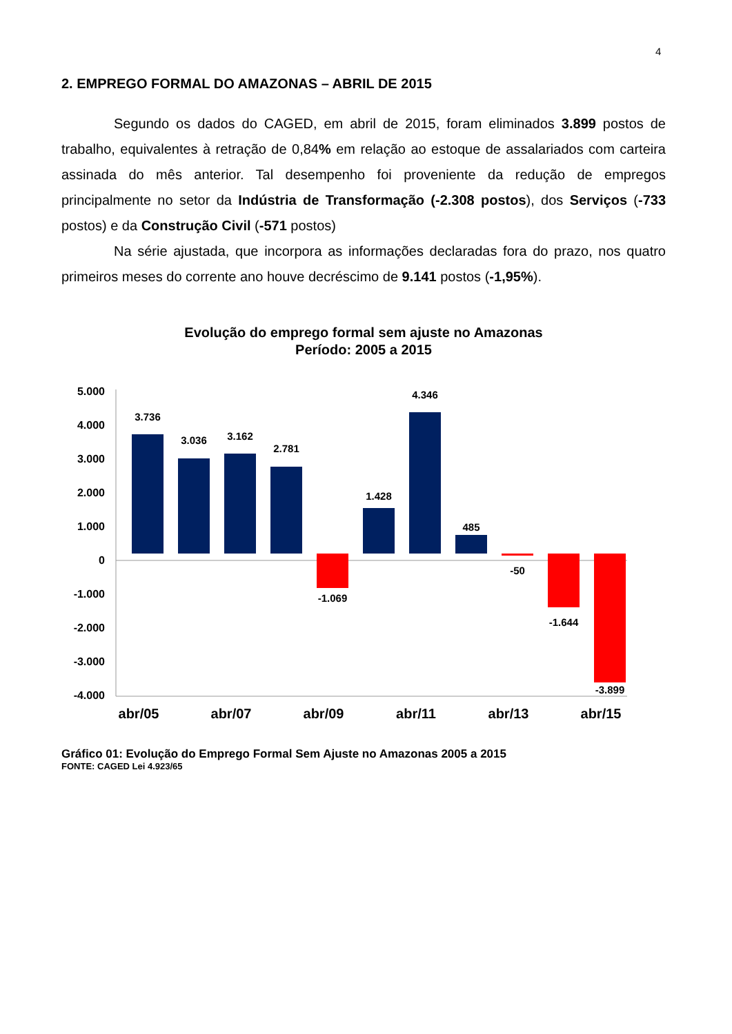4
2. EMPREGO FORMAL DO AMAZONAS – ABRIL DE 2015
Segundo os dados do CAGED, em abril de 2015, foram eliminados 3.899 postos de trabalho, equivalentes à retração de 0,84% em relação ao estoque de assalariados com carteira assinada do mês anterior. Tal desempenho foi proveniente da redução de empregos principalmente no setor da Indústria de Transformação (-2.308 postos), dos Serviços (-733 postos) e da Construção Civil (-571 postos)
Na série ajustada, que incorpora as informações declaradas fora do prazo, nos quatro primeiros meses do corrente ano houve decréscimo de 9.141 postos (-1,95%).
Evolução do emprego formal sem ajuste no Amazonas
Período: 2005 a 2015
5.000
4.000
3.000
2.000
1.000
0
-1.000
-2.000
-3.000
-4.000
3.736
3.036
3.162
2.781
-1.069
1.428
4.346
485
-50
-1.644
-3.899
abr/05
abr/07
abr/09
abr/11
abr/13
abr/15
Gráfico 01: Evolução do Emprego Formal Sem Ajuste no Amazonas 2005 a 2015
FONTE: CAGED Lei 4.923/65